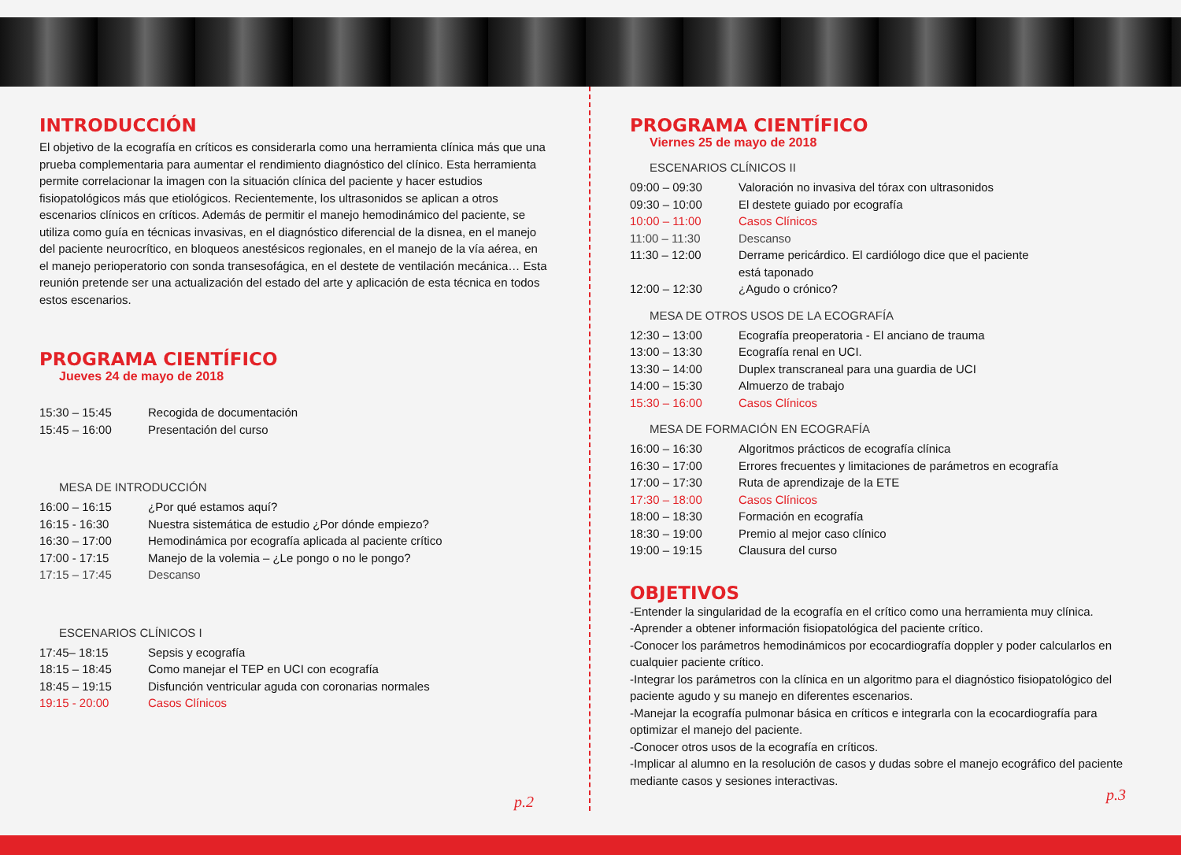INTRODUCCIÓN
El objetivo de la ecografía en críticos es considerarla como una herramienta clínica más que una prueba complementaria para aumentar el rendimiento diagnóstico del clínico. Esta herramienta permite correlacionar la imagen con la situación clínica del paciente y hacer estudios fisiopatológicos más que etiológicos. Recientemente, los ultrasonidos se aplican a otros escenarios clínicos en críticos. Además de permitir el manejo hemodinámico del paciente, se utiliza como guía en técnicas invasivas, en el diagnóstico diferencial de la disnea, en el manejo del paciente neurocrítico, en bloqueos anestésicos regionales, en el manejo de la vía aérea, en el manejo perioperatorio con sonda transesofágica, en el destete de ventilación mecánica… Esta reunión pretende ser una actualización del estado del arte y aplicación de esta técnica en todos estos escenarios.
PROGRAMA CIENTÍFICO
Jueves 24 de mayo de 2018
15:30 – 15:45 Recogida de documentación
15:45 – 16:00 Presentación del curso
MESA DE INTRODUCCIÓN
16:00 – 16:15 ¿Por qué estamos aquí?
16:15 - 16:30 Nuestra sistemática de estudio ¿Por dónde empiezo?
16:30 – 17:00 Hemodinámica por ecografía aplicada al paciente crítico
17:00 - 17:15 Manejo de la volemia – ¿Le pongo o no le pongo?
17:15 – 17:45 Descanso
ESCENARIOS CLÍNICOS I
17:45– 18:15 Sepsis y ecografía
18:15 – 18:45 Como manejar el TEP en UCI con ecografía
18:45 – 19:15 Disfunción ventricular aguda con coronarias normales
19:15 - 20:00 Casos Clínicos
p.2
PROGRAMA CIENTÍFICO
Viernes 25 de mayo de 2018
ESCENARIOS CLÍNICOS II
09:00 – 09:30 Valoración no invasiva del tórax con ultrasonidos
09:30 – 10:00 El destete guiado por ecografía
10:00 – 11:00 Casos Clínicos
11:00 – 11:30 Descanso
11:30 – 12:00 Derrame pericárdico. El cardiólogo dice que el paciente
está taponado
12:00 – 12:30 ¿Agudo o crónico?
MESA DE OTROS USOS DE LA ECOGRAFÍA
12:30 – 13:00 Ecografía preoperatoria - El anciano de trauma
13:00 – 13:30 Ecografía renal en UCI.
13:30 – 14:00 Duplex transcraneal para una guardia de UCI
14:00 – 15:30 Almuerzo de trabajo
15:30 – 16:00 Casos Clínicos
MESA DE FORMACIÓN EN ECOGRAFÍA
16:00 – 16:30 Algoritmos prácticos de ecografía clínica
16:30 – 17:00 Errores frecuentes y limitaciones de parámetros en ecografía
17:00 – 17:30 Ruta de aprendizaje de la ETE
17:30 – 18:00 Casos Clínicos
18:00 – 18:30 Formación en ecografía
18:30 – 19:00 Premio al mejor caso clínico
19:00 – 19:15 Clausura del curso
OBJETIVOS
-Entender la singularidad de la ecografía en el crítico como una herramienta muy clínica.
-Aprender a obtener información fisiopatológica del paciente crítico.
-Conocer los parámetros hemodinámicos por ecocardiografía doppler y poder calcularlos en cualquier paciente crítico.
-Integrar los parámetros con la clínica en un algoritmo para el diagnóstico fisiopatológico del paciente agudo y su manejo en diferentes escenarios.
-Manejar la ecografía pulmonar básica en críticos e integrarla con la ecocardiografía para optimizar el manejo del paciente.
-Conocer otros usos de la ecografía en críticos.
-Implicar al alumno en la resolución de casos y dudas sobre el manejo ecográfico del paciente mediante casos y sesiones interactivas.
p.3